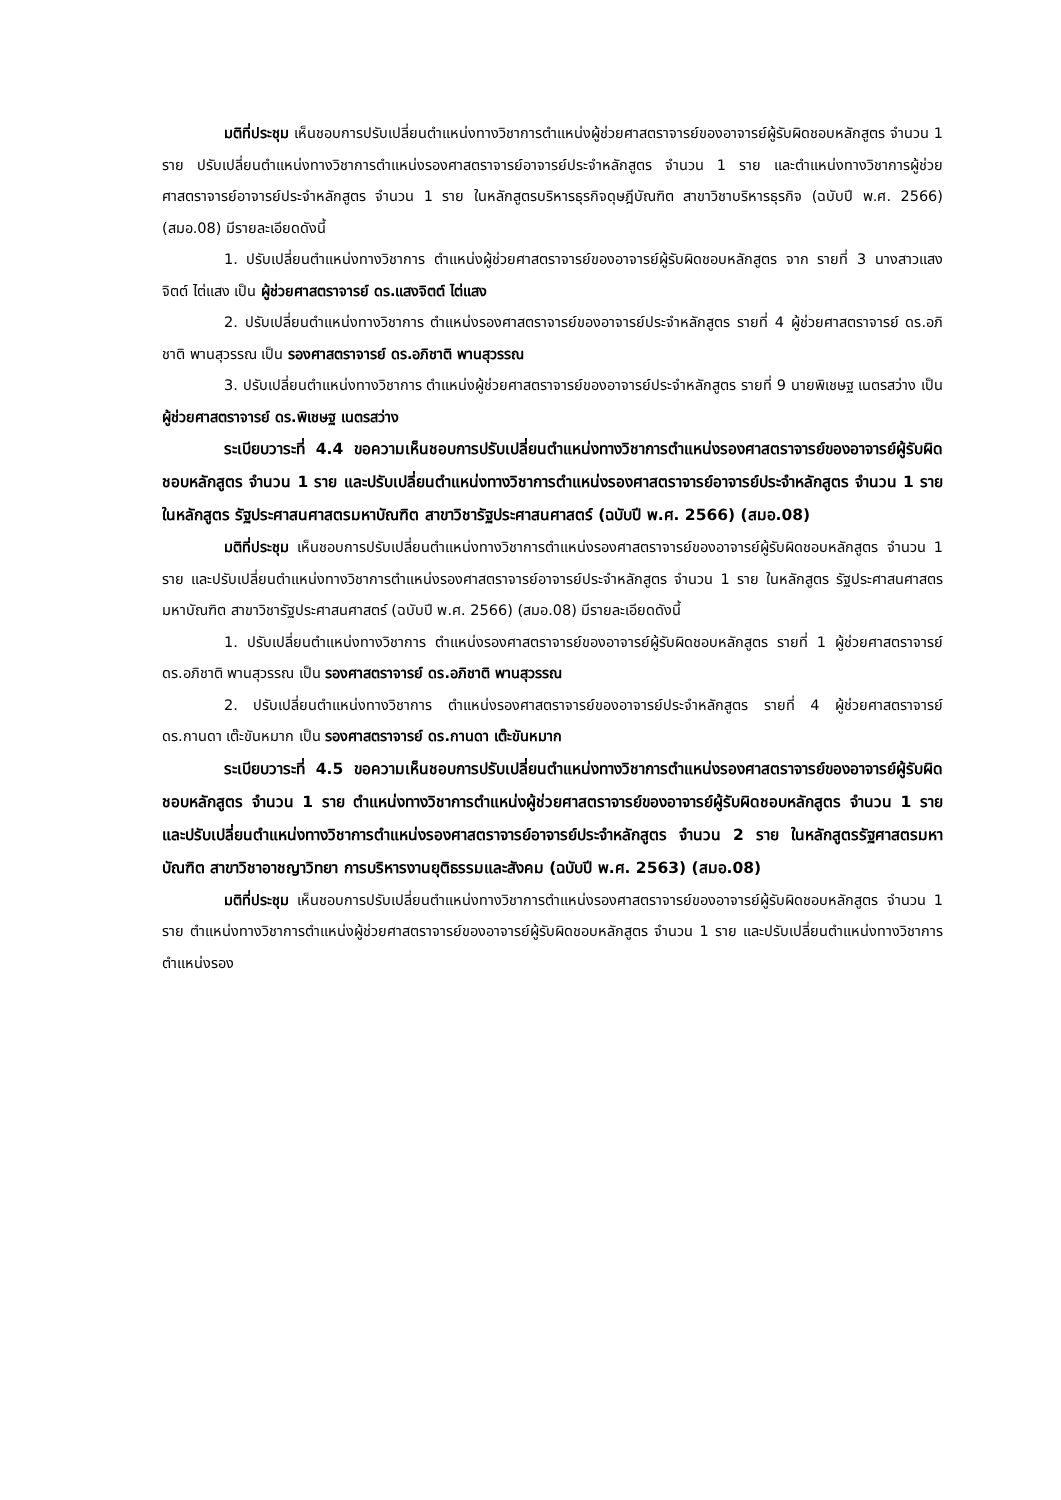มติที่ประชุม เห็นชอบการปรับเปลี่ยนตำแหน่งทางวิชาการตำแหน่งผู้ช่วยศาสตราจารย์ของอาจารย์ผู้รับผิดชอบหลักสูตร จำนวน 1 ราย ปรับเปลี่ยนตำแหน่งทางวิชาการตำแหน่งรองศาสตราจารย์อาจารย์ประจำหลักสูตร จำนวน 1 ราย และตำแหน่งทางวิชาการผู้ช่วยศาสตราจารย์อาจารย์ประจำหลักสูตร จำนวน 1 ราย ในหลักสูตรบริหารธุรกิจดุษฎีบัณฑิต สาขาวิชาบริหารธุรกิจ (ฉบับปี พ.ศ. 2566) (สมอ.08) มีรายละเอียดดังนี้
1. ปรับเปลี่ยนตำแหน่งทางวิชาการ ตำแหน่งผู้ช่วยศาสตราจารย์ของอาจารย์ผู้รับผิดชอบหลักสูตร จาก รายที่ 3 นางสาวแสงจิตต์ ไต่แสง เป็น ผู้ช่วยศาสตราจารย์ ดร.แสงจิตต์ ไต่แสง
2. ปรับเปลี่ยนตำแหน่งทางวิชาการ ตำแหน่งรองศาสตราจารย์ของอาจารย์ประจำหลักสูตร รายที่ 4 ผู้ช่วยศาสตราจารย์ ดร.อภิชาติ พานสุวรรณ เป็น รองศาสตราจารย์ ดร.อภิชาติ พานสุวรรณ
3. ปรับเปลี่ยนตำแหน่งทางวิชาการ ตำแหน่งผู้ช่วยศาสตราจารย์ของอาจารย์ประจำหลักสูตร รายที่ 9 นายพิเชษฐ เนตรสว่าง เป็น ผู้ช่วยศาสตราจารย์ ดร.พิเชษฐ เนตรสว่าง
ระเบียบวาระที่ 4.4 ขอความเห็นชอบการปรับเปลี่ยนตำแหน่งทางวิชาการตำแหน่งรองศาสตราจารย์ของอาจารย์ผู้รับผิดชอบหลักสูตร จำนวน 1 ราย และปรับเปลี่ยนตำแหน่งทางวิชาการตำแหน่งรองศาสตราจารย์อาจารย์ประจำหลักสูตร จำนวน 1 ราย ในหลักสูตร รัฐประศาสนศาสตรมหาบัณฑิต สาขาวิชารัฐประศาสนศาสตร์ (ฉบับปี พ.ศ. 2566) (สมอ.08)
มติที่ประชุม เห็นชอบการปรับเปลี่ยนตำแหน่งทางวิชาการตำแหน่งรองศาสตราจารย์ของอาจารย์ผู้รับผิดชอบหลักสูตร จำนวน 1 ราย และปรับเปลี่ยนตำแหน่งทางวิชาการตำแหน่งรองศาสตราจารย์อาจารย์ประจำหลักสูตร จำนวน 1 ราย ในหลักสูตร รัฐประศาสนศาสตรมหาบัณฑิต สาขาวิชารัฐประศาสนศาสตร์ (ฉบับปี พ.ศ. 2566) (สมอ.08) มีรายละเอียดดังนี้
1. ปรับเปลี่ยนตำแหน่งทางวิชาการ ตำแหน่งรองศาสตราจารย์ของอาจารย์ผู้รับผิดชอบหลักสูตร รายที่ 1 ผู้ช่วยศาสตราจารย์ ดร.อภิชาติ พานสุวรรณ เป็น รองศาสตราจารย์ ดร.อภิชาติ พานสุวรรณ
2. ปรับเปลี่ยนตำแหน่งทางวิชาการ ตำแหน่งรองศาสตราจารย์ของอาจารย์ประจำหลักสูตร รายที่ 4 ผู้ช่วยศาสตราจารย์ ดร.กานดา เต๊ะขันหมาก เป็น รองศาสตราจารย์ ดร.กานดา เต๊ะขันหมาก
ระเบียบวาระที่ 4.5 ขอความเห็นชอบการปรับเปลี่ยนตำแหน่งทางวิชาการตำแหน่งรองศาสตราจารย์ของอาจารย์ผู้รับผิดชอบหลักสูตร จำนวน 1 ราย ตำแหน่งทางวิชาการตำแหน่งผู้ช่วยศาสตราจารย์ของอาจารย์ผู้รับผิดชอบหลักสูตร จำนวน 1 ราย และปรับเปลี่ยนตำแหน่งทางวิชาการตำแหน่งรองศาสตราจารย์อาจารย์ประจำหลักสูตร จำนวน 2 ราย ในหลักสูตรรัฐศาสตรมหาบัณฑิต สาขาวิชาอาชญาวิทยา การบริหารงานยุติธรรมและสังคม (ฉบับปี พ.ศ. 2563) (สมอ.08)
มติที่ประชุม เห็นชอบการปรับเปลี่ยนตำแหน่งทางวิชาการตำแหน่งรองศาสตราจารย์ของอาจารย์ผู้รับผิดชอบหลักสูตร จำนวน 1 ราย ตำแหน่งทางวิชาการตำแหน่งผู้ช่วยศาสตราจารย์ของอาจารย์ผู้รับผิดชอบหลักสูตร จำนวน 1 ราย และปรับเปลี่ยนตำแหน่งทางวิชาการตำแหน่งรอง